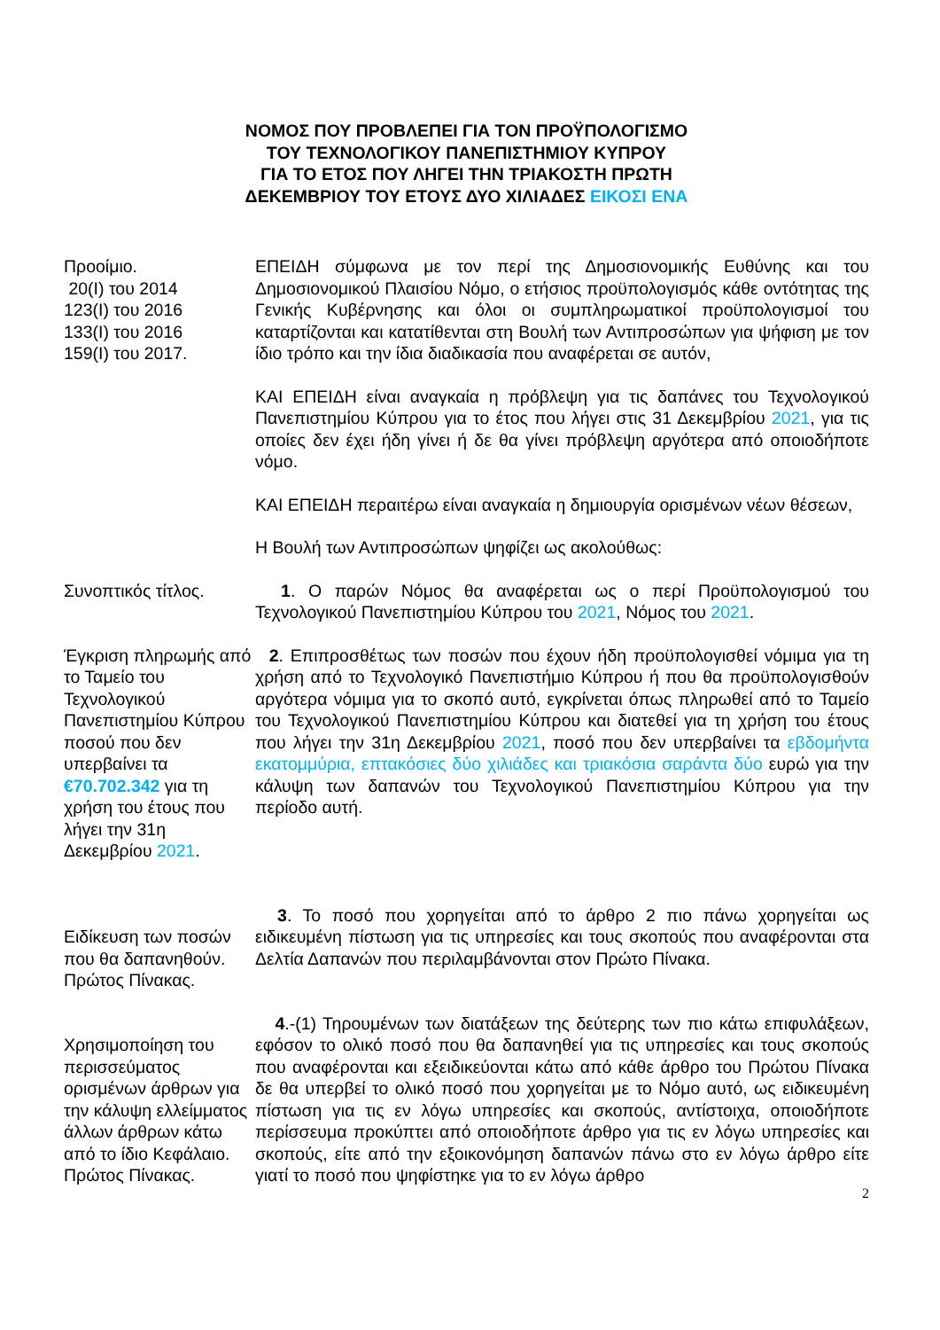ΝΟΜΟΣ ΠΟΥ ΠΡΟΒΛΕΠΕΙ ΓΙΑ ΤΟΝ ΠΡΟΫΠΟΛΟΓΙΣΜΟ
ΤΟΥ ΤΕΧΝΟΛΟΓΙΚΟΥ ΠΑΝΕΠΙΣΤΗΜΙΟΥ ΚΥΠΡΟΥ
ΓΙΑ ΤΟ ΕΤΟΣ ΠΟΥ ΛΗΓΕΙ ΤΗΝ ΤΡΙΑΚΟΣΤΗ ΠΡΩΤΗ
ΔΕΚΕΜΒΡΙΟΥ ΤΟΥ ΕΤΟΥΣ ΔΥΟ ΧΙΛΙΑΔΕΣ ΕΙΚΟΣΙ ΕΝΑ
Προοίμιο.
20(Ι) του 2014
123(Ι) του 2016
133(Ι) του 2016
159(Ι) του 2017.
ΕΠΕΙΔΗ σύμφωνα με τον περί της Δημοσιονομικής Ευθύνης και του Δημοσιονομικού Πλαισίου Νόμο, ο ετήσιος προϋπολογισμός κάθε οντότητας της Γενικής Κυβέρνησης και όλοι οι συμπληρωματικοί προϋπολογισμοί του καταρτίζονται και κατατίθενται στη Βουλή των Αντιπροσώπων για ψήφιση με τον ίδιο τρόπο και την ίδια διαδικασία που αναφέρεται σε αυτόν,
ΚΑΙ ΕΠΕΙΔΗ είναι αναγκαία η πρόβλεψη για τις δαπάνες του Τεχνολογικού Πανεπιστημίου Κύπρου για το έτος που λήγει στις 31 Δεκεμβρίου 2021, για τις οποίες δεν έχει ήδη γίνει ή δε θα γίνει πρόβλεψη αργότερα από οποιοδήποτε νόμο.
ΚΑΙ ΕΠΕΙΔΗ περαιτέρω είναι αναγκαία η δημιουργία ορισμένων νέων θέσεων,
Η Βουλή των Αντιπροσώπων ψηφίζει ως ακολούθως:
Συνοπτικός τίτλος. 1. Ο παρών Νόμος θα αναφέρεται ως ο περί Προϋπολογισμού του Τεχνολογικού Πανεπιστημίου Κύπρου του 2021, Νόμος του 2021.
Έγκριση πληρωμής από το Ταμείο του Τεχνολογικού Πανεπιστημίου Κύπρου ποσού που δεν υπερβαίνει τα €70.702.342 για τη χρήση του έτους που λήγει την 31η Δεκεμβρίου 2021.
2. Επιπροσθέτως των ποσών που έχουν ήδη προϋπολογισθεί νόμιμα για τη χρήση από το Τεχνολογικό Πανεπιστήμιο Κύπρου ή που θα προϋπολογισθούν αργότερα νόμιμα για το σκοπό αυτό, εγκρίνεται όπως πληρωθεί από το Ταμείο του Τεχνολογικού Πανεπιστημίου Κύπρου και διατεθεί για τη χρήση του έτους που λήγει την 31η Δεκεμβρίου 2021, ποσό που δεν υπερβαίνει τα εβδομήντα εκατομμύρια, επτακόσιες δύο χιλιάδες και τριακόσια σαράντα δύο ευρώ για την κάλυψη των δαπανών του Τεχνολογικού Πανεπιστημίου Κύπρου για την περίοδο αυτή.
Ειδίκευση των ποσών που θα δαπανηθούν.
Πρώτος Πίνακας.
3. Το ποσό που χορηγείται από το άρθρο 2 πιο πάνω χορηγείται ως ειδικευμένη πίστωση για τις υπηρεσίες και τους σκοπούς που αναφέρονται στα Δελτία Δαπανών που περιλαμβάνονται στον Πρώτο Πίνακα.
Χρησιμοποίηση του περισσεύματος ορισμένων άρθρων για την κάλυψη ελλείμματος άλλων άρθρων κάτω από το ίδιο Κεφάλαιο.
Πρώτος Πίνακας.
4.-(1) Τηρουμένων των διατάξεων της δεύτερης των πιο κάτω επιφυλάξεων, εφόσον το ολικό ποσό που θα δαπανηθεί για τις υπηρεσίες και τους σκοπούς που αναφέρονται και εξειδικεύονται κάτω από κάθε άρθρο του Πρώτου Πίνακα δε θα υπερβεί το ολικό ποσό που χορηγείται με το Νόμο αυτό, ως ειδικευμένη πίστωση για τις εν λόγω υπηρεσίες και σκοπούς, αντίστοιχα, οποιοδήποτε περίσσευμα προκύπτει από οποιοδήποτε άρθρο για τις εν λόγω υπηρεσίες και σκοπούς, είτε από την εξοικονόμηση δαπανών πάνω στο εν λόγω άρθρο είτε γιατί το ποσό που ψηφίστηκε για το εν λόγω άρθρο
2